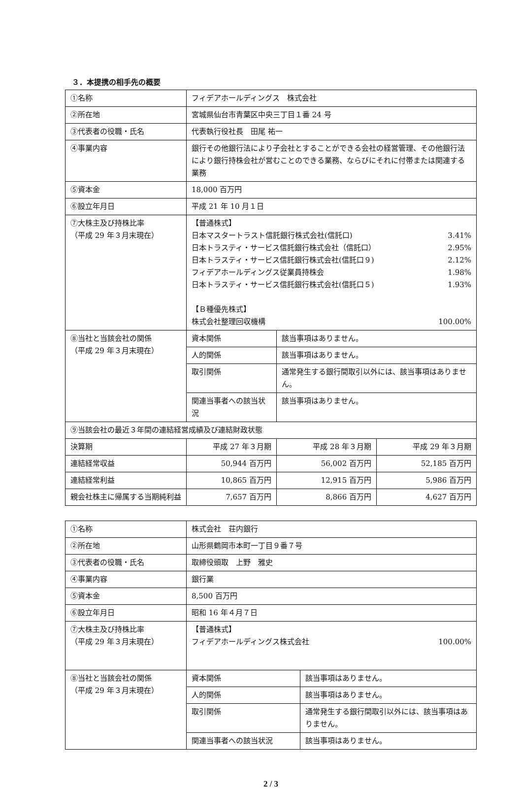３．本提携の相手先の概要
| ①名称 | フィデアホールディングス 株式会社 | | | |
| ②所在地 | 宮城県仙台市青葉区中央三丁目１番 24 号 | | | |
| ③代表者の役職・氏名 | 代表執行役社長 田尾 祐一 | | | |
| ④事業内容 | 銀行その他銀行法により子会社とすることができる会社の経営管理、その他銀行法により銀行持株会社が営むことのできる業務、ならびにそれに付帯または関連する業務 | | | |
| ⑤資本金 | 18,000 百万円 | | | |
| ⑥設立年月日 | 平成 21 年 10 月１日 | | | |
| ⑦大株主及び持株比率 （平成 29 年３月末現在） | 【普通株式】 日本マスタートラスト信託銀行株式会社(信託口) 3.41% 日本トラスティ・サービス信託銀行株式会社（信託口） 2.95% 日本トラスティ・サービス信託銀行株式会社(信託口９) 2.12% フィデアホールディングス従業員持株会 1.98% 日本トラスティ・サービス信託銀行株式会社(信託口５) 1.93% 【Ｂ種優先株式】 株式会社整理回収機構 100.00% | | | |
| ⑧当社と当該会社の関係 （平成 29 年３月末現在） | 資本関係 | | 該当事項はありません。 | |
| | 人的関係 | | 該当事項はありません。 | |
| | 取引関係 | | 通常発生する銀行間取引以外には、該当事項はありません。 | |
| | 関連当事者への該当状況 | | 該当事項はありません。 | |
| ⑨当該会社の最近３年間の連結経営成績及び連結財政状態 | | | | |
| 決算期 | | 平成 27 年３月期 | 平成 28 年３月期 | 平成 29 年３月期 |
| 連結経常収益 | | 50,944 百万円 | 56,002 百万円 | 52,185 百万円 |
| 連結経常利益 | | 10,865 百万円 | 12,915 百万円 | 5,986 百万円 |
| 親会社株主に帰属する当期純利益 | | 7,657 百万円 | 8,866 百万円 | 4,627 百万円 |
| ①名称 | 株式会社 荘内銀行 | |
| ②所在地 | 山形県鶴岡市本町一丁目９番７号 | |
| ③代表者の役職・氏名 | 取締役頭取 上野 雅史 | |
| ④事業内容 | 銀行業 | |
| ⑤資本金 | 8,500 百万円 | |
| ⑥設立年月日 | 昭和 16 年４月７日 | |
| ⑦大株主及び持株比率 （平成 29 年３月末現在） | 【普通株式】 フィデアホールディングス株式会社 100.00% | |
| ⑧当社と当該会社の関係 （平成 29 年３月末現在） | 資本関係 | 該当事項はありません。 |
| | 人的関係 | 該当事項はありません。 |
| | 取引関係 | 通常発生する銀行間取引以外には、該当事項はありません。 |
| | 関連当事者への該当状況 | 該当事項はありません。 |
2 / 3